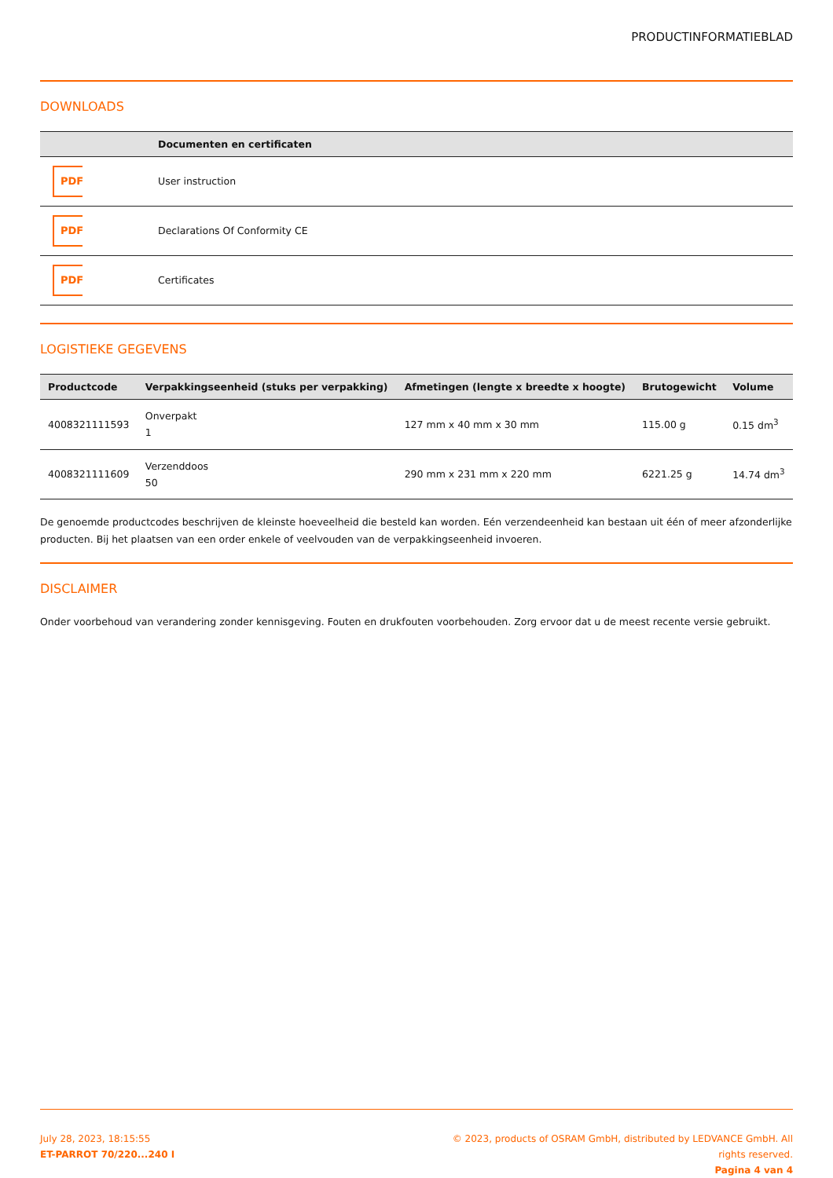PRODUCTINFORMATIEBLAD
DOWNLOADS
| | Documenten en certificaten |
| --- | --- |
| PDF | User instruction |
| PDF | Declarations Of Conformity CE |
| PDF | Certificates |
LOGISTIEKE GEGEVENS
| Productcode | Verpakkingseenheid (stuks per verpakking) | Afmetingen (lengte x breedte x hoogte) | Brutogewicht | Volume |
| --- | --- | --- | --- | --- |
| 4008321111593 | Onverpakt 1 | 127 mm x 40 mm x 30 mm | 115.00 g | 0.15 dm<sup>3</sup> |
| 4008321111609 | Verzenddoos 50 | 290 mm x 231 mm x 220 mm | 6221.25 g | 14.74 dm<sup>3</sup> |
De genoemde productcodes beschrijven de kleinste hoeveelheid die besteld kan worden. Eén verzendeenheid kan bestaan uit één of meer afzonderlijke producten. Bij het plaatsen van een order enkele of veelvouden van de verpakkingseenheid invoeren.
DISCLAIMER
Onder voorbehoud van verandering zonder kennisgeving. Fouten en drukfouten voorbehouden. Zorg ervoor dat u de meest recente versie gebruikt.
July 28, 2023, 18:15:55
ET-PARROT 70/220...240 I
© 2023, products of OSRAM GmbH, distributed by LEDVANCE GmbH. All rights reserved.
Pagina 4 van 4